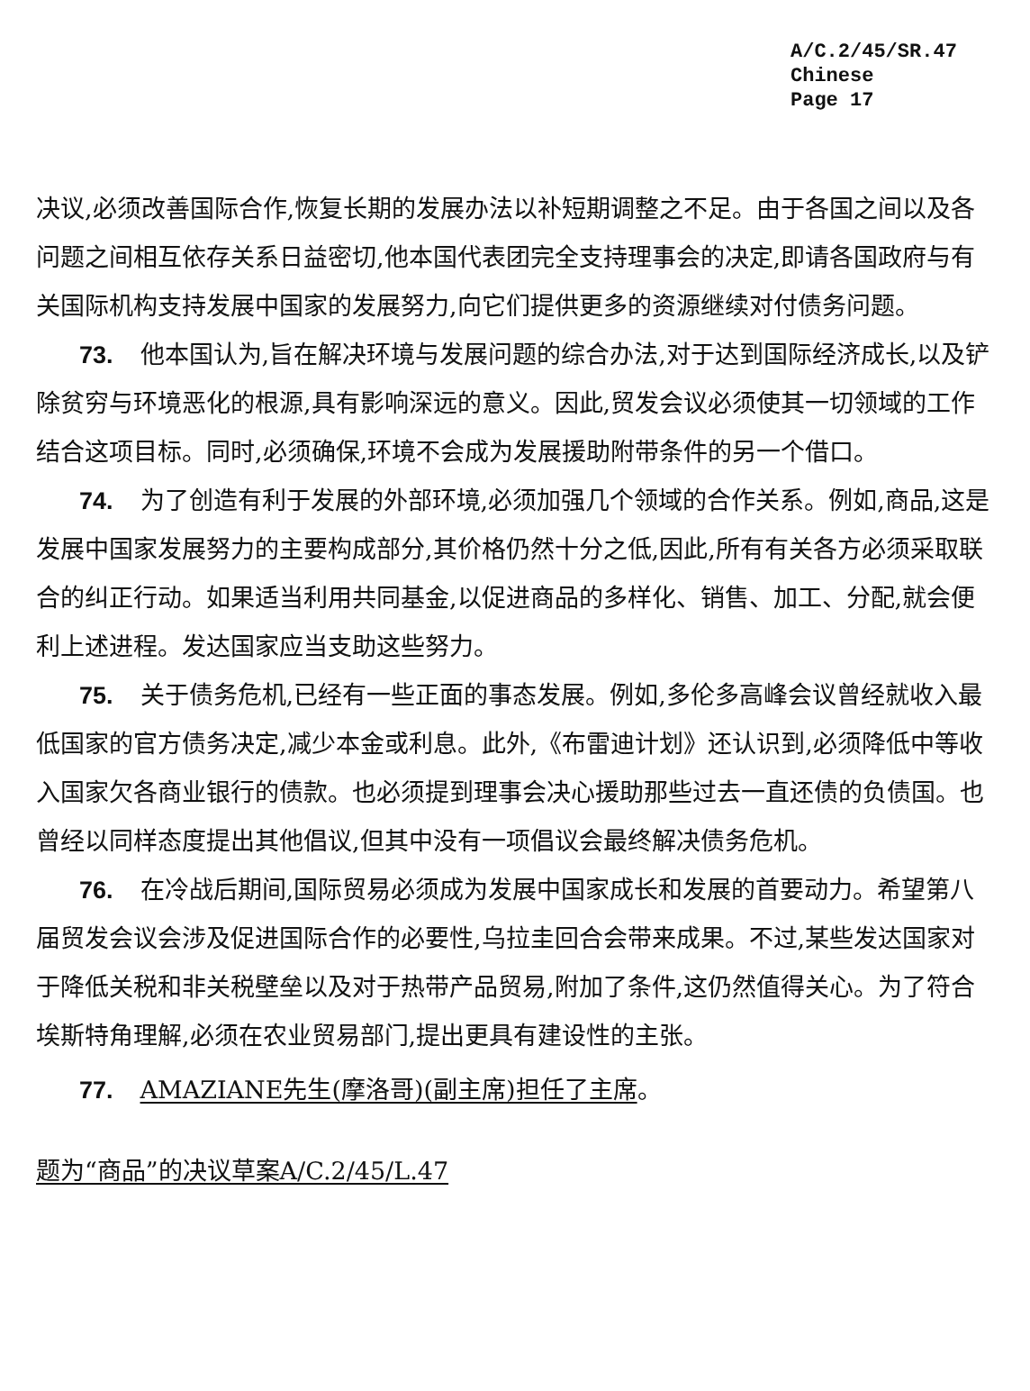A/C.2/45/SR.47
Chinese
Page 17
决议,必须改善国际合作,恢复长期的发展办法以补短期调整之不足。由于各国之间以及各问题之间相互依存关系日益密切,他本国代表团完全支持理事会的决定,即请各国政府与有关国际机构支持发展中国家的发展努力,向它们提供更多的资源继续对付债务问题。
73. 他本国认为,旨在解决环境与发展问题的综合办法,对于达到国际经济成长,以及铲除贫穷与环境恶化的根源,具有影响深远的意义。因此,贸发会议必须使其一切领域的工作结合这项目标。同时,必须确保,环境不会成为发展援助附带条件的另一个借口。
74. 为了创造有利于发展的外部环境,必须加强几个领域的合作关系。例如,商品,这是发展中国家发展努力的主要构成部分,其价格仍然十分之低,因此,所有有关各方必须采取联合的纠正行动。如果适当利用共同基金,以促进商品的多样化、销售、加工、分配,就会便利上述进程。发达国家应当支助这些努力。
75. 关于债务危机,已经有一些正面的事态发展。例如,多伦多高峰会议曾经就收入最低国家的官方债务决定,减少本金或利息。此外,《布雷迪计划》还认识到,必须降低中等收入国家欠各商业银行的债款。也必须提到理事会决心援助那些过去一直还债的负债国。也曾经以同样态度提出其他倡议,但其中没有一项倡议会最终解决债务危机。
76. 在冷战后期间,国际贸易必须成为发展中国家成长和发展的首要动力。希望第八届贸发会议会涉及促进国际合作的必要性,乌拉圭回合会带来成果。不过,某些发达国家对于降低关税和非关税壁垒以及对于热带产品贸易,附加了条件,这仍然值得关心。为了符合埃斯特角理解,必须在农业贸易部门,提出更具有建设性的主张。
77. AMAZIANE先生(摩洛哥)(副主席)担任了主席。
题为“商品”的决议草案A/C.2/45/L.47